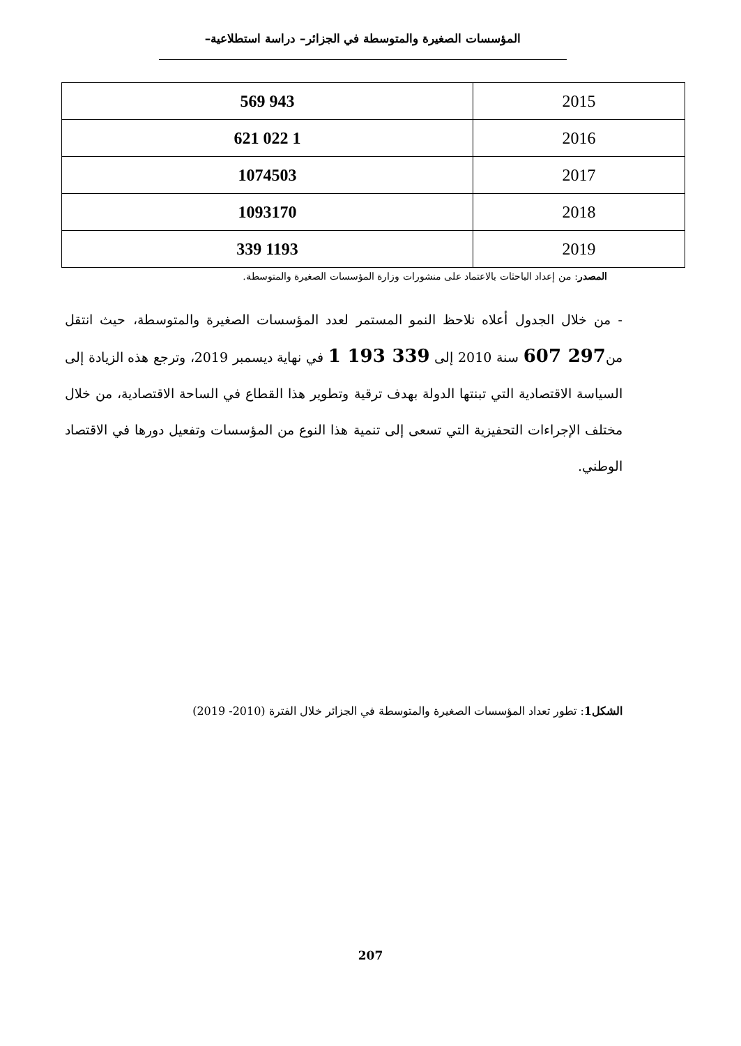المؤسسات الصغيرة والمتوسطة في الجزائر– دراسة استطلاعية–
| 2015 | 943 569 |
| 2016 | 1 022 621 |
| 2017 | 1074503 |
| 2018 | 1093170 |
| 2019 | 1193 339 |
المصدر: من إعداد الباحثات بالاعتماد على منشورات وزارة المؤسسات الصغيرة والمتوسطة.
- من خلال الجدول أعلاه نلاحظ النمو المستمر لعدد المؤسسات الصغيرة والمتوسطة، حيث انتقل من297 607 سنة 2010 إلى 339 193 1 في نهاية ديسمبر 2019، وترجع هذه الزيادة إلى السياسة الاقتصادية التي تبنتها الدولة بهدف ترقية وتطوير هذا القطاع في الساحة الاقتصادية، من خلال مختلف الإجراءات التحفيزية التي تسعى إلى تنمية هذا النوع من المؤسسات وتفعيل دورها في الاقتصاد الوطني.
الشكل1: تطور تعداد المؤسسات الصغيرة والمتوسطة في الجزائر خلال الفترة (2010- 2019)
207